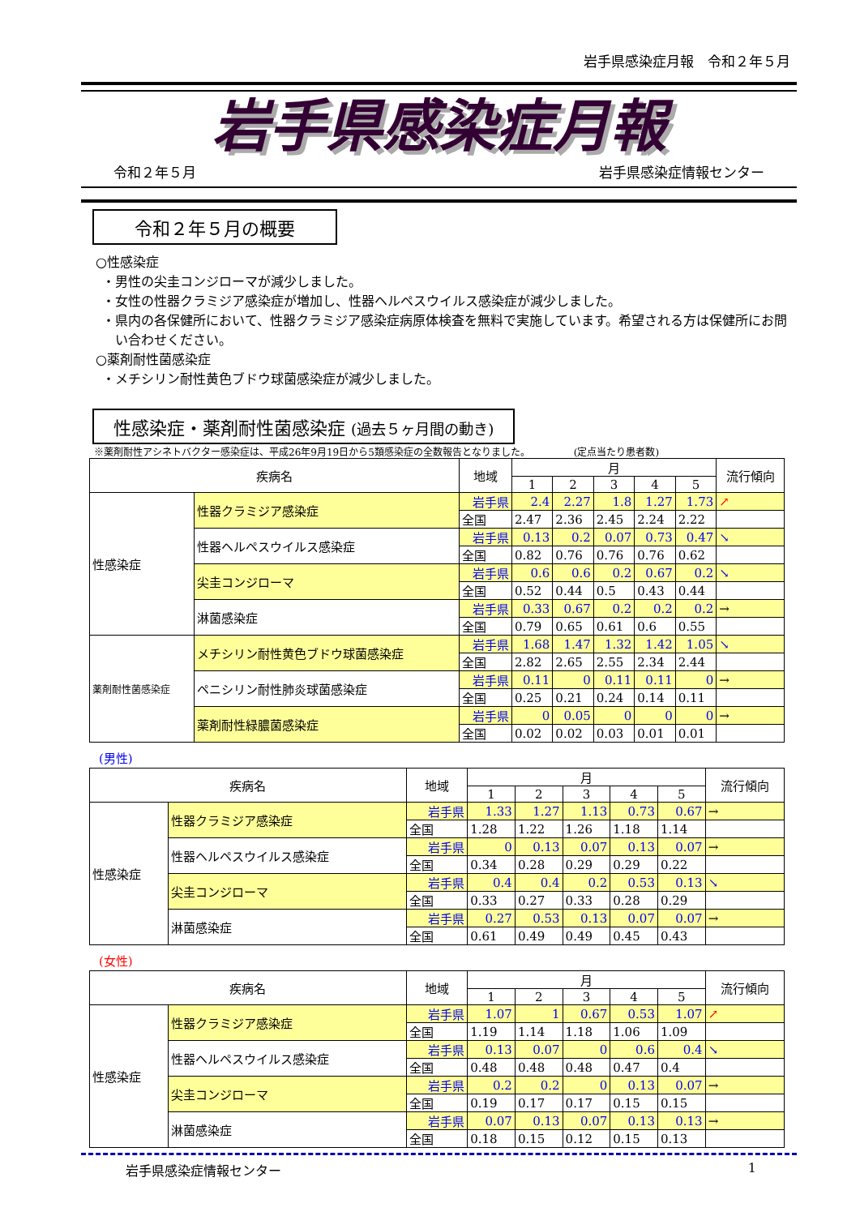岩手県感染症月報　令和２年５月
岩手県感染症月報
令和２年５月 岩手県感染症情報センター
令和２年５月の概要
○性感染症
・男性の尖圭コンジローマが減少しました。
・女性の性器クラミジア感染症が増加し、性器ヘルペスウイルス感染症が減少しました。
・県内の各保健所において、性器クラミジア感染症病原体検査を無料で実施しています。希望される方は保健所にお問い合わせください。
○薬剤耐性菌感染症
・メチシリン耐性黄色ブドウ球菌感染症が減少しました。
性感染症・薬剤耐性菌感染症 (過去５ヶ月間の動き)
※薬剤耐性アシネトバクター感染症は、平成26年9月19日から5類感染症の全数報告となりました。　　　　　(定点当たり患者数)
| 疾病名 | | 地域 | 月 | | | | | 流行傾向 |
| --- | --- | --- | --- | --- | --- | --- | --- | --- |
| | | | 1 | 2 | 3 | 4 | 5 | |
| 性感染症 | 性器クラミジア感染症 | 岩手県 | 2.4 | 2.27 | 1.8 | 1.27 | 1.73 | ↗ |
| | | 全国 | 2.47 | 2.36 | 2.45 | 2.24 | 2.22 | |
| | 性器ヘルペスウイルス感染症 | 岩手県 | 0.13 | 0.2 | 0.07 | 0.73 | 0.47 | ↘ |
| | | 全国 | 0.82 | 0.76 | 0.76 | 0.76 | 0.62 | |
| | 尖圭コンジローマ | 岩手県 | 0.6 | 0.6 | 0.2 | 0.67 | 0.2 | ↘ |
| | | 全国 | 0.52 | 0.44 | 0.5 | 0.43 | 0.44 | |
| | 淋菌感染症 | 岩手県 | 0.33 | 0.67 | 0.2 | 0.2 | 0.2 | → |
| | | 全国 | 0.79 | 0.65 | 0.61 | 0.6 | 0.55 | |
| 薬剤耐性菌感染症 | メチシリン耐性黄色ブドウ球菌感染症 | 岩手県 | 1.68 | 1.47 | 1.32 | 1.42 | 1.05 | ↘ |
| | | 全国 | 2.82 | 2.65 | 2.55 | 2.34 | 2.44 | |
| | ペニシリン耐性肺炎球菌感染症 | 岩手県 | 0.11 | 0 | 0.11 | 0.11 | 0 | → |
| | | 全国 | 0.25 | 0.21 | 0.24 | 0.14 | 0.11 | |
| | 薬剤耐性緑膿菌感染症 | 岩手県 | 0 | 0.05 | 0 | 0 | 0 | → |
| | | 全国 | 0.02 | 0.02 | 0.03 | 0.01 | 0.01 | |
(男性)
| 疾病名 | | 地域 | 月 | | | | | 流行傾向 |
| --- | --- | --- | --- | --- | --- | --- | --- | --- |
| | | | 1 | 2 | 3 | 4 | 5 | |
| 性感染症 | 性器クラミジア感染症 | 岩手県 | 1.33 | 1.27 | 1.13 | 0.73 | 0.67 | → |
| | | 全国 | 1.28 | 1.22 | 1.26 | 1.18 | 1.14 | |
| | 性器ヘルペスウイルス感染症 | 岩手県 | 0 | 0.13 | 0.07 | 0.13 | 0.07 | → |
| | | 全国 | 0.34 | 0.28 | 0.29 | 0.29 | 0.22 | |
| | 尖圭コンジローマ | 岩手県 | 0.4 | 0.4 | 0.2 | 0.53 | 0.13 | ↘ |
| | | 全国 | 0.33 | 0.27 | 0.33 | 0.28 | 0.29 | |
| | 淋菌感染症 | 岩手県 | 0.27 | 0.53 | 0.13 | 0.07 | 0.07 | → |
| | | 全国 | 0.61 | 0.49 | 0.49 | 0.45 | 0.43 | |
(女性)
| 疾病名 | | 地域 | 月 | | | | | 流行傾向 |
| --- | --- | --- | --- | --- | --- | --- | --- | --- |
| | | | 1 | 2 | 3 | 4 | 5 | |
| 性感染症 | 性器クラミジア感染症 | 岩手県 | 1.07 | 1 | 0.67 | 0.53 | 1.07 | ↗ |
| | | 全国 | 1.19 | 1.14 | 1.18 | 1.06 | 1.09 | |
| | 性器ヘルペスウイルス感染症 | 岩手県 | 0.13 | 0.07 | 0 | 0.6 | 0.4 | ↘ |
| | | 全国 | 0.48 | 0.48 | 0.48 | 0.47 | 0.4 | |
| | 尖圭コンジローマ | 岩手県 | 0.2 | 0.2 | 0 | 0.13 | 0.07 | → |
| | | 全国 | 0.19 | 0.17 | 0.17 | 0.15 | 0.15 | |
| | 淋菌感染症 | 岩手県 | 0.07 | 0.13 | 0.07 | 0.13 | 0.13 | → |
| | | 全国 | 0.18 | 0.15 | 0.12 | 0.15 | 0.13 | |
岩手県感染症情報センター 1